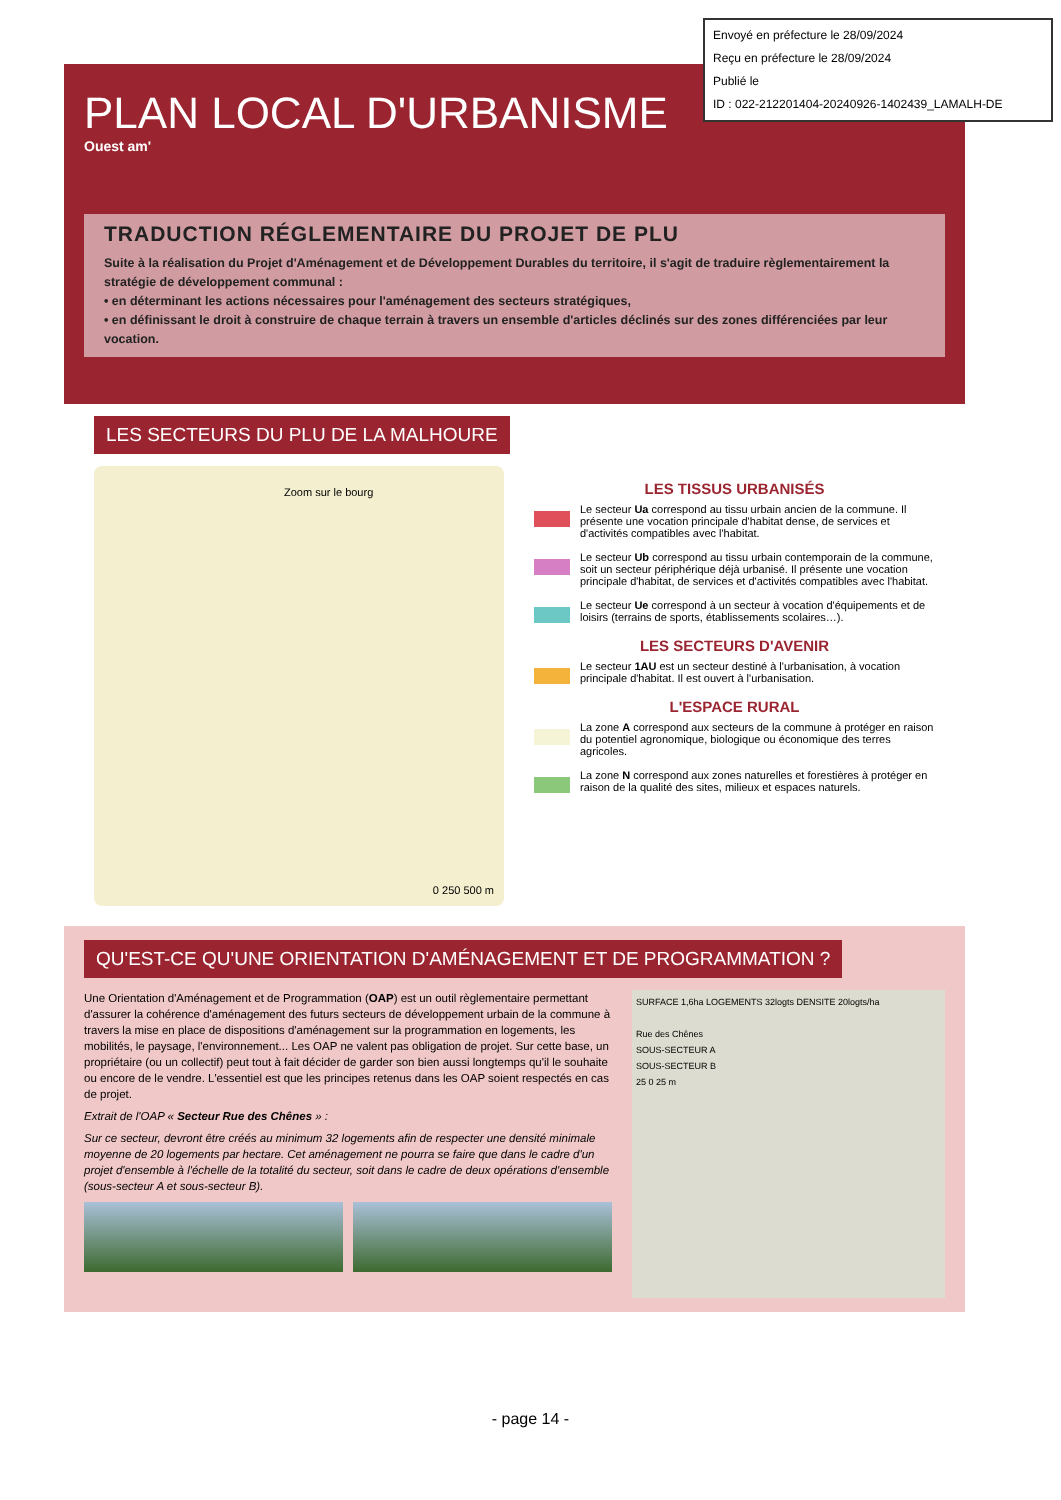Envoyé en préfecture le 28/09/2024
Reçu en préfecture le 28/09/2024
Publié le
ID : 022-212201404-20240926-1402439_LAMALH-DE
PLAN LOCAL D'URBANISME
Ouest am'
TRADUCTION RÉGLEMENTAIRE DU PROJET DE PLU
Suite à la réalisation du Projet d'Aménagement et de Développement Durables du territoire, il s'agit de traduire règlementairement la stratégie de développement communal :
• en déterminant les actions nécessaires pour l'aménagement des secteurs stratégiques,
• en définissant le droit à construire de chaque terrain à travers un ensemble d'articles déclinés sur des zones différenciées par leur vocation.
LES SECTEURS DU PLU DE LA MALHOURE
Zoom sur le bourg
0 250 500 m
LES TISSUS URBANISÉS
Le secteur Ua correspond au tissu urbain ancien de la commune. Il présente une vocation principale d'habitat dense, de services et d'activités compatibles avec l'habitat.
Le secteur Ub correspond au tissu urbain contemporain de la commune, soit un secteur périphérique déjà urbanisé. Il présente une vocation principale d'habitat, de services et d'activités compatibles avec l'habitat.
Le secteur Ue correspond à un secteur à vocation d'équipements et de loisirs (terrains de sports, établissements scolaires…).
LES SECTEURS D'AVENIR
Le secteur 1AU est un secteur destiné à l'urbanisation, à vocation principale d'habitat. Il est ouvert à l'urbanisation.
L'ESPACE RURAL
La zone A correspond aux secteurs de la commune à protéger en raison du potentiel agronomique, biologique ou économique des terres agricoles.
La zone N correspond aux zones naturelles et forestières à protéger en raison de la qualité des sites, milieux et espaces naturels.
QU'EST-CE QU'UNE ORIENTATION D'AMÉNAGEMENT ET DE PROGRAMMATION ?
Une Orientation d'Aménagement et de Programmation (OAP) est un outil règlementaire permettant d'assurer la cohérence d'aménagement des futurs secteurs de développement urbain de la commune à travers la mise en place de dispositions d'aménagement sur la programmation en logements, les mobilités, le paysage, l'environnement... Les OAP ne valent pas obligation de projet. Sur cette base, un propriétaire (ou un collectif) peut tout à fait décider de garder son bien aussi longtemps qu'il le souhaite ou encore de le vendre. L'essentiel est que les principes retenus dans les OAP soient respectés en cas de projet.
Extrait de l'OAP « Secteur Rue des Chênes » :
Sur ce secteur, devront être créés au minimum 32 logements afin de respecter une densité minimale moyenne de 20 logements par hectare. Cet aménagement ne pourra se faire que dans le cadre d'un projet d'ensemble à l'échelle de la totalité du secteur, soit dans le cadre de deux opérations d'ensemble (sous-secteur A et sous-secteur B).
SURFACE 1,6ha LOGEMENTS 32logts DENSITE 20logts/ha
Rue des Chênes
SOUS-SECTEUR A
SOUS-SECTEUR B
25 0 25 m
- page 14 -